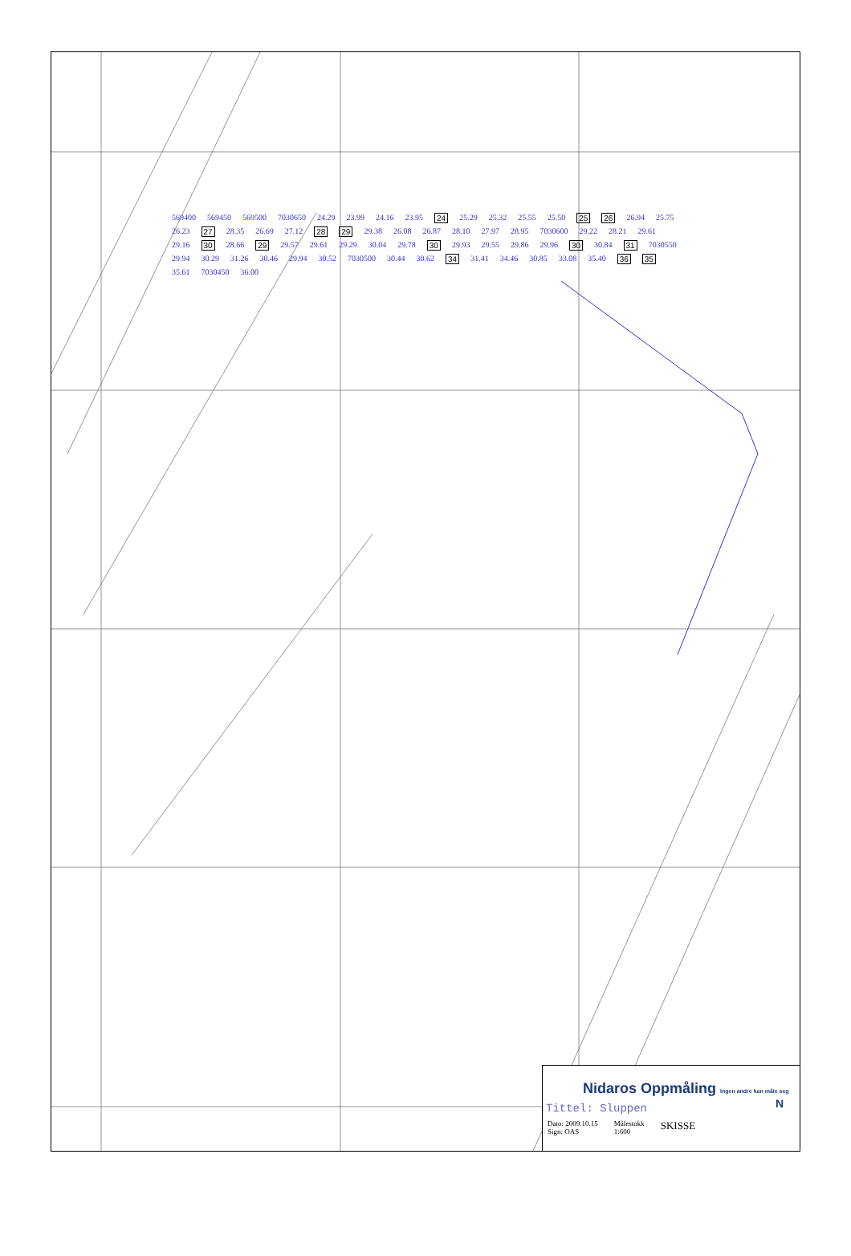569400 569450 569500 7030650 24.29 23.99 24.16 23.95 24 25.29 25.32 25.55 25.50 25 26 26.94 25.75 26.23 27 28.35 26.69 27.12 28 29 29.38 26.08 26.87 28.10 27.97 28.95 7030600 29.22 28.21 29.61 29.16 30 28.66 29 29.57 29.61 29.29 30.04 29.78 30 29.93 29.55 29.86 29.96 30 30.84 31 7030550 29.94 30.29 31.26 30.46 29.94 30.52 7030500 30.44 30.62 34 31.41 34.46 30.85 33.08 35.40 36 35 35.61 7030450 36.00
Nidaros Oppmåling Ingen andre kan måle seg N
Tittel: Sluppen
Dato: 2009.10.15
Sign: OAS Målestokk
1:600 SKISSE